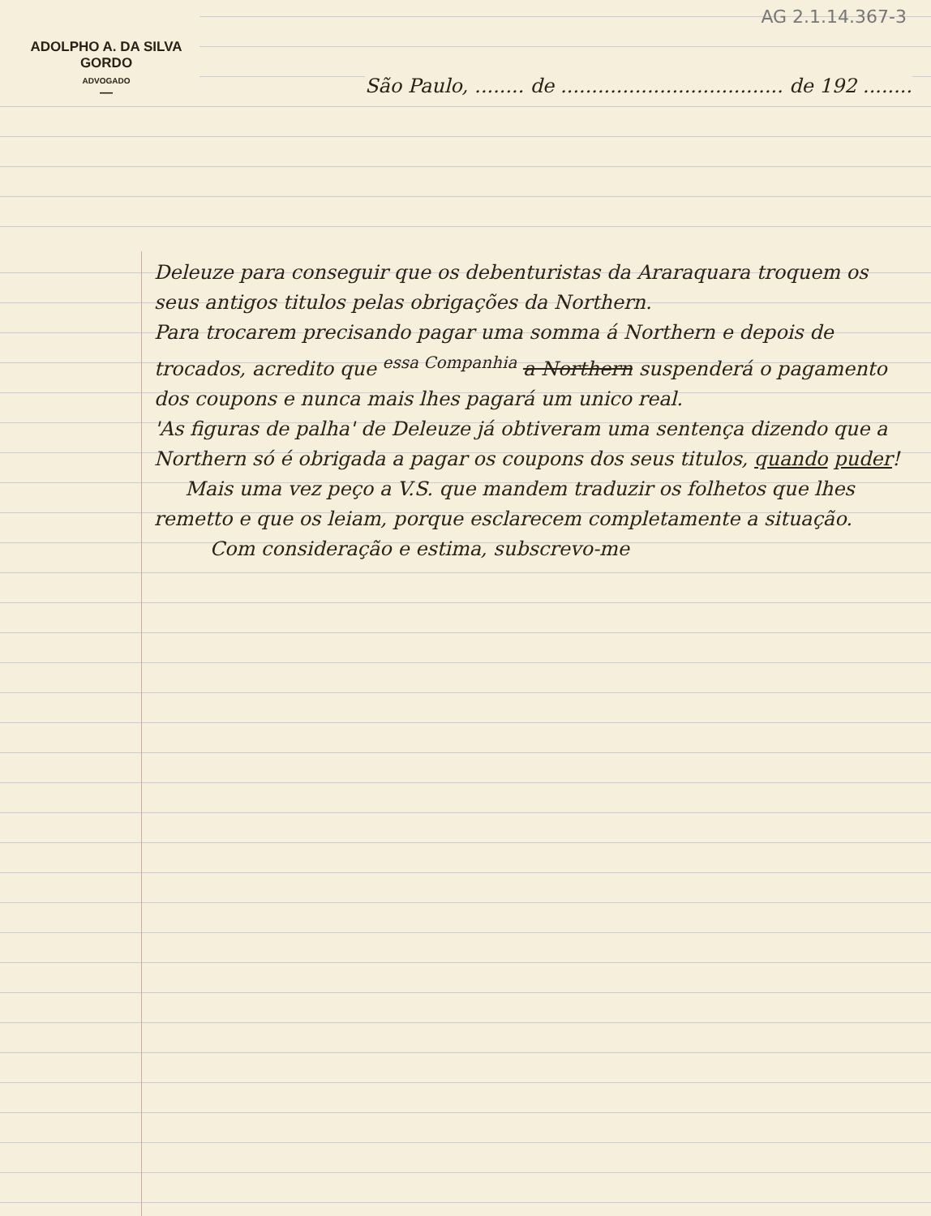AG 2.1.14.367-3
ADOLPHO A. DA SILVA GORDO
ADVOGADO
—
São Paulo, ........ de .................................... de 192 ........
Deleuze para conseguir que os debenturistas da Araraquara troquem os seus antigos titulos pelas obrigações da Northern.
Para trocarem precisando pagar uma somma á Northern e depois de trocados, acredito que <sup>essa Companhia</sup> a Northern suspenderá o pagamento dos coupons e nunca mais lhes pagará um unico real.
'As figuras de palha' de Deleuze já obtiveram uma sentença dizendo que a Northern só é obrigada a pagar os coupons dos seus titulos, quando puder!
Mais uma vez peço a V.S. que mandem traduzir os folhetos que lhes remetto e que os leiam, porque esclarecem completamente a situação.
Com consideração e estima, subscrevo-me